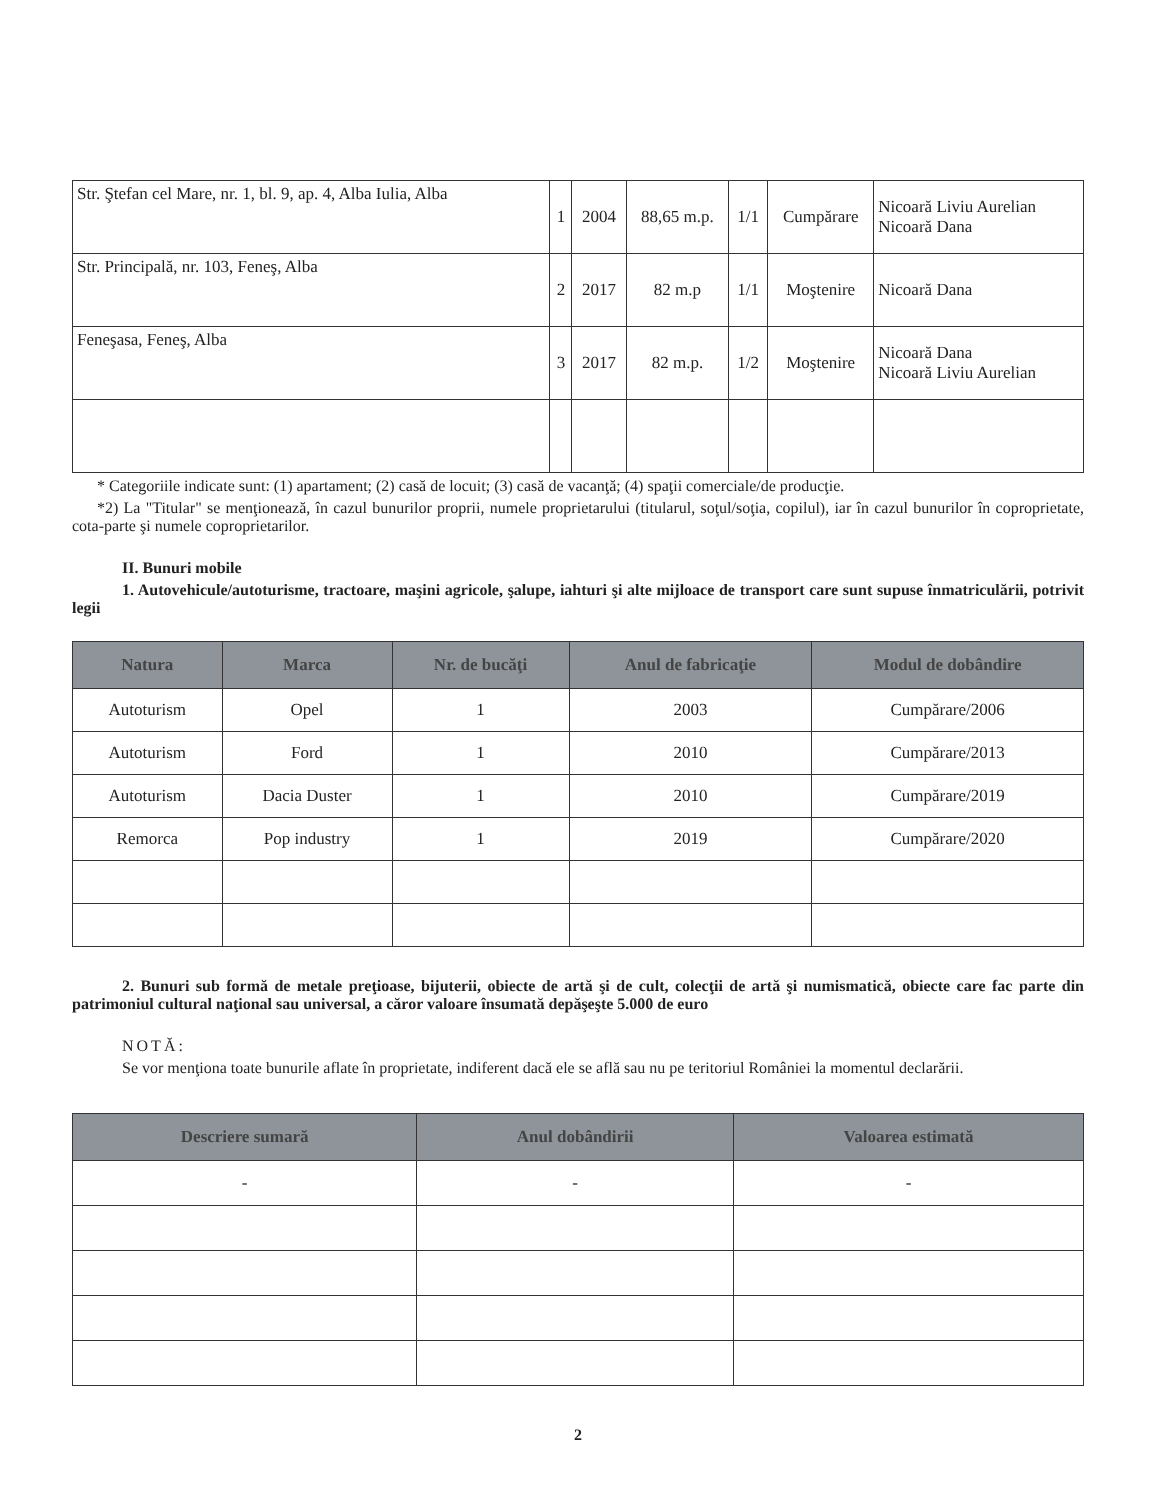| Str. Ştefan cel Mare, nr. 1, bl. 9, ap. 4, Alba Iulia, Alba | 1 | 2004 | 88,65 m.p. | 1/1 | Cumpărare | Nicoară Liviu Aurelian Nicoară Dana |
| Str. Principală, nr. 103, Feneş, Alba | 2 | 2017 | 82 m.p | 1/1 | Moştenire | Nicoară Dana |
| Feneşasa, Feneş, Alba | 3 | 2017 | 82 m.p. | 1/2 | Moştenire | Nicoară Dana Nicoară Liviu Aurelian |
* Categoriile indicate sunt: (1) apartament; (2) casă de locuit; (3) casă de vacanţă; (4) spaţii comerciale/de producţie.
*2) La "Titular" se menţionează, în cazul bunurilor proprii, numele proprietarului (titularul, soţul/soţia, copilul), iar în cazul bunurilor în coproprietate, cota-parte şi numele coproprietarilor.
II. Bunuri mobile
1. Autovehicule/autoturisme, tractoare, maşini agricole, şalupe, iahturi şi alte mijloace de transport care sunt supuse înmatriculării, potrivit legii
| Natura | Marca | Nr. de bucăţi | Anul de fabricaţie | Modul de dobândire |
| --- | --- | --- | --- | --- |
| Autoturism | Opel | 1 | 2003 | Cumpărare/2006 |
| Autoturism | Ford | 1 | 2010 | Cumpărare/2013 |
| Autoturism | Dacia Duster | 1 | 2010 | Cumpărare/2019 |
| Remorca | Pop industry | 1 | 2019 | Cumpărare/2020 |
2. Bunuri sub formă de metale preţioase, bijuterii, obiecte de artă şi de cult, colecţii de artă şi numismatică, obiecte care fac parte din patrimoniul cultural naţional sau universal, a căror valoare însumată depăşeşte 5.000 de euro
NOTĂ:
Se vor menţiona toate bunurile aflate în proprietate, indiferent dacă ele se află sau nu pe teritoriul României la momentul declarării.
| Descriere sumară | Anul dobândirii | Valoarea estimată |
| --- | --- | --- |
| - | - | - |
2